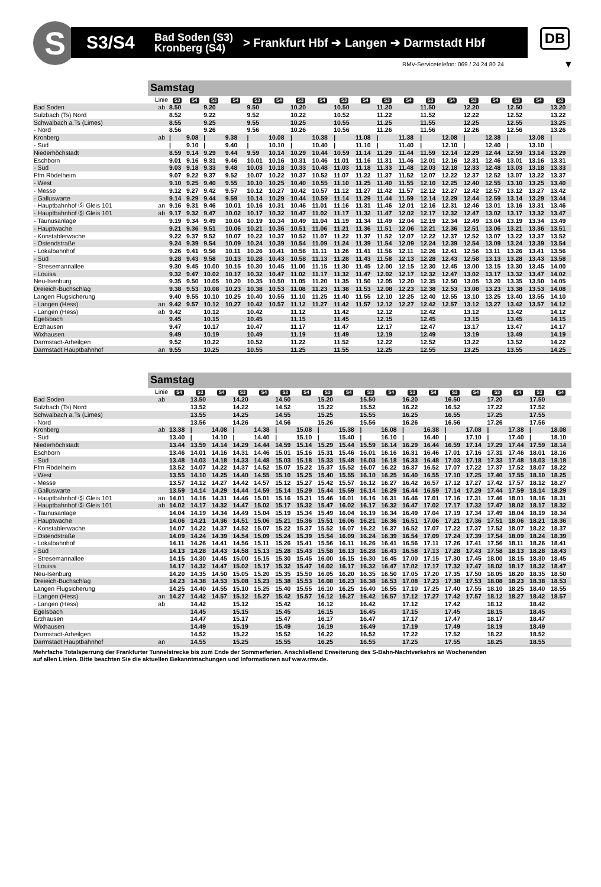S
S3/S4 Bad Soden (S3)
Kronberg (S4) > Frankfurt Hbf ➔ Langen ➔ Darmstadt Hbf
DB
▼
RMV-Servicetelefon: 069 / 24 24 80 24
Samstag
| | Linie | S3 | S4 | S3 | S4 | S3 | S4 | S3 | S4 | S3 | S4 | S3 | S4 | S3 | S4 | S3 | S4 | S3 | S4 | S3 |
| --- | --- | --- | --- | --- | --- | --- | --- | --- | --- | --- | --- | --- | --- | --- | --- | --- | --- | --- | --- | --- |
| Bad Soden | ab | 8.50 | | 9.20 | | 9.50 | | 10.20 | | 10.50 | | 11.20 | | 11.50 | | 12.20 | | 12.50 | | 13.20 |
| Sulzbach (Ts) Nord | | 8.52 | | 9.22 | | 9.52 | | 10.22 | | 10.52 | | 11.22 | | 11.52 | | 12.22 | | 12.52 | | 13.22 |
| Schwalbach a.Ts (Limes) | | 8.55 | | 9.25 | | 9.55 | | 10.25 | | 10.55 | | 11.25 | | 11.55 | | 12.25 | | 12.55 | | 13.25 |
| - Nord | | 8.56 | | 9.26 | | 9.56 | | 10.26 | | 10.56 | | 11.26 | | 11.56 | | 12.26 | | 12.56 | | 13.26 |
| Kronberg | ab | / | 9.08 | / | 9.38 | / | 10.08 | / | 10.38 | / | 11.08 | / | 11.38 | / | 12.08 | / | 12.38 | / | 13.08 | / |
| - Süd | | / | 9.10 | / | 9.40 | / | 10.10 | / | 10.40 | / | 11.10 | / | 11.40 | / | 12.10 | / | 12.40 | / | 13.10 | / |
| Niederhöchstadt | | 8.59 | 9.14 | 9.29 | 9.44 | 9.59 | 10.14 | 10.29 | 10.44 | 10.59 | 11.14 | 11.29 | 11.44 | 11.59 | 12.14 | 12.29 | 12.44 | 12.59 | 13.14 | 13.29 |
| Eschborn | | 9.01 | 9.16 | 9.31 | 9.46 | 10.01 | 10.16 | 10.31 | 10.46 | 11.01 | 11.16 | 11.31 | 11.46 | 12.01 | 12.16 | 12.31 | 12.46 | 13.01 | 13.16 | 13.31 |
| - Süd | | 9.03 | 9.18 | 9.33 | 9.48 | 10.03 | 10.18 | 10.33 | 10.48 | 11.03 | 11.18 | 11.33 | 11.48 | 12.03 | 12.18 | 12.33 | 12.48 | 13.03 | 13.18 | 13.33 |
| Ffm Rödelheim | | 9.07 | 9.22 | 9.37 | 9.52 | 10.07 | 10.22 | 10.37 | 10.52 | 11.07 | 11.22 | 11.37 | 11.52 | 12.07 | 12.22 | 12.37 | 12.52 | 13.07 | 13.22 | 13.37 |
| - West | | 9.10 | 9.25 | 9.40 | 9.55 | 10.10 | 10.25 | 10.40 | 10.55 | 11.10 | 11.25 | 11.40 | 11.55 | 12.10 | 12.25 | 12.40 | 12.55 | 13.10 | 13.25 | 13.40 |
| - Messe | | 9.12 | 9.27 | 9.42 | 9.57 | 10.12 | 10.27 | 10.42 | 10.57 | 11.12 | 11.27 | 11.42 | 11.57 | 12.12 | 12.27 | 12.42 | 12.57 | 13.12 | 13.27 | 13.42 |
| - Galluswarte | | 9.14 | 9.29 | 9.44 | 9.59 | 10.14 | 10.29 | 10.44 | 10.59 | 11.14 | 11.29 | 11.44 | 11.59 | 12.14 | 12.29 | 12.44 | 12.59 | 13.14 | 13.29 | 13.44 |
| - Hauptbahnhof Ⓢ Gleis 101 | an | 9.16 | 9.31 | 9.46 | 10.01 | 10.16 | 10.31 | 10.46 | 11.01 | 11.16 | 11.31 | 11.46 | 12.01 | 12.16 | 12.31 | 12.46 | 13.01 | 13.16 | 13.31 | 13.46 |
| - Hauptbahnhof Ⓢ Gleis 101 | ab | 9.17 | 9.32 | 9.47 | 10.02 | 10.17 | 10.32 | 10.47 | 11.02 | 11.17 | 11.32 | 11.47 | 12.02 | 12.17 | 12.32 | 12.47 | 13.02 | 13.17 | 13.32 | 13.47 |
| - Taunusanlage | | 9.19 | 9.34 | 9.49 | 10.04 | 10.19 | 10.34 | 10.49 | 11.04 | 11.19 | 11.34 | 11.49 | 12.04 | 12.19 | 12.34 | 12.49 | 13.04 | 13.19 | 13.34 | 13.49 |
| - Hauptwache | | 9.21 | 9.36 | 9.51 | 10.06 | 10.21 | 10.36 | 10.51 | 11.06 | 11.21 | 11.36 | 11.51 | 12.06 | 12.21 | 12.36 | 12.51 | 13.06 | 13.21 | 13.36 | 13.51 |
| - Konstablerwache | | 9.22 | 9.37 | 9.52 | 10.07 | 10.22 | 10.37 | 10.52 | 11.07 | 11.22 | 11.37 | 11.52 | 12.07 | 12.22 | 12.37 | 12.52 | 13.07 | 13.22 | 13.37 | 13.52 |
| - Ostendstraße | | 9.24 | 9.39 | 9.54 | 10.09 | 10.24 | 10.39 | 10.54 | 11.09 | 11.24 | 11.39 | 11.54 | 12.09 | 12.24 | 12.39 | 12.54 | 13.09 | 13.24 | 13.39 | 13.54 |
| - Lokalbahnhof | | 9.26 | 9.41 | 9.56 | 10.11 | 10.26 | 10.41 | 10.56 | 11.11 | 11.26 | 11.41 | 11.56 | 12.11 | 12.26 | 12.41 | 12.56 | 13.11 | 13.26 | 13.41 | 13.56 |
| - Süd | | 9.28 | 9.43 | 9.58 | 10.13 | 10.28 | 10.43 | 10.58 | 11.13 | 11.28 | 11.43 | 11.58 | 12.13 | 12.28 | 12.43 | 12.58 | 13.13 | 13.28 | 13.43 | 13.58 |
| - Stresemannallee | | 9.30 | 9.45 | 10.00 | 10.15 | 10.30 | 10.45 | 11.00 | 11.15 | 11.30 | 11.45 | 12.00 | 12.15 | 12.30 | 12.45 | 13.00 | 13.15 | 13.30 | 13.45 | 14.00 |
| - Louisa | | 9.32 | 9.47 | 10.02 | 10.17 | 10.32 | 10.47 | 11.02 | 11.17 | 11.32 | 11.47 | 12.02 | 12.17 | 12.32 | 12.47 | 13.02 | 13.17 | 13.32 | 13.47 | 14.02 |
| Neu-Isenburg | | 9.35 | 9.50 | 10.05 | 10.20 | 10.35 | 10.50 | 11.05 | 11.20 | 11.35 | 11.50 | 12.05 | 12.20 | 12.35 | 12.50 | 13.05 | 13.20 | 13.35 | 13.50 | 14.05 |
| Dreieich-Buchschlag | | 9.38 | 9.53 | 10.08 | 10.23 | 10.38 | 10.53 | 11.08 | 11.23 | 11.38 | 11.53 | 12.08 | 12.23 | 12.38 | 12.53 | 13.08 | 13.23 | 13.38 | 13.53 | 14.08 |
| Langen Flugsicherung | | 9.40 | 9.55 | 10.10 | 10.25 | 10.40 | 10.55 | 11.10 | 11.25 | 11.40 | 11.55 | 12.10 | 12.25 | 12.40 | 12.55 | 13.10 | 13.25 | 13.40 | 13.55 | 14.10 |
| - Langen (Hess) | an | 9.42 | 9.57 | 10.12 | 10.27 | 10.42 | 10.57 | 11.12 | 11.27 | 11.42 | 11.57 | 12.12 | 12.27 | 12.42 | 12.57 | 13.12 | 13.27 | 13.42 | 13.57 | 14.12 |
| - Langen (Hess) | ab | 9.42 | | 10.12 | | 10.42 | | 11.12 | | 11.42 | | 12.12 | | 12.42 | | 13.12 | | 13.42 | | 14.12 |
| Egelsbach | | 9.45 | | 10.15 | | 10.45 | | 11.15 | | 11.45 | | 12.15 | | 12.45 | | 13.15 | | 13.45 | | 14.15 |
| Erzhausen | | 9.47 | | 10.17 | | 10.47 | | 11.17 | | 11.47 | | 12.17 | | 12.47 | | 13.17 | | 13.47 | | 14.17 |
| Wixhausen | | 9.49 | | 10.19 | | 10.49 | | 11.19 | | 11.49 | | 12.19 | | 12.49 | | 13.19 | | 13.49 | | 14.19 |
| Darmstadt-Arheilgen | | 9.52 | | 10.22 | | 10.52 | | 11.22 | | 11.52 | | 12.22 | | 12.52 | | 13.22 | | 13.52 | | 14.22 |
| Darmstadt Hauptbahnhof | an | 9.55 | | 10.25 | | 10.55 | | 11.25 | | 11.55 | | 12.25 | | 12.55 | | 13.25 | | 13.55 | | 14.25 |
Samstag
| | Linie | S4 | S3 | S4 | S3 | S4 | S3 | S4 | S3 | S4 | S3 | S4 | S3 | S4 | S3 | S4 | S3 | S4 | S3 | S4 |
| --- | --- | --- | --- | --- | --- | --- | --- | --- | --- | --- | --- | --- | --- | --- | --- | --- | --- | --- | --- | --- |
| Bad Soden | ab | | 13.50 | | 14.20 | | 14.50 | | 15.20 | | 15.50 | | 16.20 | | 16.50 | | 17.20 | | 17.50 | |
| Sulzbach (Ts) Nord | | | 13.52 | | 14.22 | | 14.52 | | 15.22 | | 15.52 | | 16.22 | | 16.52 | | 17.22 | | 17.52 | |
| Schwalbach a.Ts (Limes) | | | 13.55 | | 14.25 | | 14.55 | | 15.25 | | 15.55 | | 16.25 | | 16.55 | | 17.25 | | 17.55 | |
| - Nord | | | 13.56 | | 14.26 | | 14.56 | | 15.26 | | 15.56 | | 16.26 | | 16.56 | | 17.26 | | 17.56 | |
| Kronberg | ab | 13.38 | / | 14.08 | / | 14.38 | / | 15.08 | / | 15.38 | / | 16.08 | / | 16.38 | / | 17.08 | / | 17.38 | / | 18.08 |
| - Süd | | 13.40 | / | 14.10 | / | 14.40 | / | 15.10 | / | 15.40 | / | 16.10 | / | 16.40 | / | 17.10 | / | 17.40 | / | 18.10 |
| Niederhöchstadt | | 13.44 | 13.59 | 14.14 | 14.29 | 14.44 | 14.59 | 15.14 | 15.29 | 15.44 | 15.59 | 16.14 | 16.29 | 16.44 | 16.59 | 17.14 | 17.29 | 17.44 | 17.59 | 18.14 |
| Eschborn | | 13.46 | 14.01 | 14.16 | 14.31 | 14.46 | 15.01 | 15.16 | 15.31 | 15.46 | 16.01 | 16.16 | 16.31 | 16.46 | 17.01 | 17.16 | 17.31 | 17.46 | 18.01 | 18.16 |
| - Süd | | 13.48 | 14.03 | 14.18 | 14.33 | 14.48 | 15.03 | 15.18 | 15.33 | 15.48 | 16.03 | 16.18 | 16.33 | 16.48 | 17.03 | 17.18 | 17.33 | 17.48 | 18.03 | 18.18 |
| Ffm Rödelheim | | 13.52 | 14.07 | 14.22 | 14.37 | 14.52 | 15.07 | 15.22 | 15.37 | 15.52 | 16.07 | 16.22 | 16.37 | 16.52 | 17.07 | 17.22 | 17.37 | 17.52 | 18.07 | 18.22 |
| - West | | 13.55 | 14.10 | 14.25 | 14.40 | 14.55 | 15.10 | 15.25 | 15.40 | 15.55 | 16.10 | 16.25 | 16.40 | 16.55 | 17.10 | 17.25 | 17.40 | 17.55 | 18.10 | 18.25 |
| - Messe | | 13.57 | 14.12 | 14.27 | 14.42 | 14.57 | 15.12 | 15.27 | 15.42 | 15.57 | 16.12 | 16.27 | 16.42 | 16.57 | 17.12 | 17.27 | 17.42 | 17.57 | 18.12 | 18.27 |
| - Galluswarte | | 13.59 | 14.14 | 14.29 | 14.44 | 14.59 | 15.14 | 15.29 | 15.44 | 15.59 | 16.14 | 16.29 | 16.44 | 16.59 | 17.14 | 17.29 | 17.44 | 17.59 | 18.14 | 18.29 |
| - Hauptbahnhof Ⓢ Gleis 101 | an | 14.01 | 14.16 | 14.31 | 14.46 | 15.01 | 15.16 | 15.31 | 15.46 | 16.01 | 16.16 | 16.31 | 16.46 | 17.01 | 17.16 | 17.31 | 17.46 | 18.01 | 18.16 | 18.31 |
| - Hauptbahnhof Ⓢ Gleis 101 | ab | 14.02 | 14.17 | 14.32 | 14.47 | 15.02 | 15.17 | 15.32 | 15.47 | 16.02 | 16.17 | 16.32 | 16.47 | 17.02 | 17.17 | 17.32 | 17.47 | 18.02 | 18.17 | 18.32 |
| - Taunusanlage | | 14.04 | 14.19 | 14.34 | 14.49 | 15.04 | 15.19 | 15.34 | 15.49 | 16.04 | 16.19 | 16.34 | 16.49 | 17.04 | 17.19 | 17.34 | 17.49 | 18.04 | 18.19 | 18.34 |
| - Hauptwache | | 14.06 | 14.21 | 14.36 | 14.51 | 15.06 | 15.21 | 15.36 | 15.51 | 16.06 | 16.21 | 16.36 | 16.51 | 17.06 | 17.21 | 17.36 | 17.51 | 18.06 | 18.21 | 18.36 |
| - Konstablerwache | | 14.07 | 14.22 | 14.37 | 14.52 | 15.07 | 15.22 | 15.37 | 15.52 | 16.07 | 16.22 | 16.37 | 16.52 | 17.07 | 17.22 | 17.37 | 17.52 | 18.07 | 18.22 | 18.37 |
| - Ostendstraße | | 14.09 | 14.24 | 14.39 | 14.54 | 15.09 | 15.24 | 15.39 | 15.54 | 16.09 | 16.24 | 16.39 | 16.54 | 17.09 | 17.24 | 17.39 | 17.54 | 18.09 | 18.24 | 18.39 |
| - Lokalbahnhof | | 14.11 | 14.26 | 14.41 | 14.56 | 15.11 | 15.26 | 15.41 | 15.56 | 16.11 | 16.26 | 16.41 | 16.56 | 17.11 | 17.26 | 17.41 | 17.56 | 18.11 | 18.26 | 18.41 |
| - Süd | | 14.13 | 14.28 | 14.43 | 14.58 | 15.13 | 15.28 | 15.43 | 15.58 | 16.13 | 16.28 | 16.43 | 16.58 | 17.13 | 17.28 | 17.43 | 17.58 | 18.13 | 18.28 | 18.43 |
| - Stresemannallee | | 14.15 | 14.30 | 14.45 | 15.00 | 15.15 | 15.30 | 15.45 | 16.00 | 16.15 | 16.30 | 16.45 | 17.00 | 17.15 | 17.30 | 17.45 | 18.00 | 18.15 | 18.30 | 18.45 |
| - Louisa | | 14.17 | 14.32 | 14.47 | 15.02 | 15.17 | 15.32 | 15.47 | 16.02 | 16.17 | 16.32 | 16.47 | 17.02 | 17.17 | 17.32 | 17.47 | 18.02 | 18.17 | 18.32 | 18.47 |
| Neu-Isenburg | | 14.20 | 14.35 | 14.50 | 15.05 | 15.20 | 15.35 | 15.50 | 16.05 | 16.20 | 16.35 | 16.50 | 17.05 | 17.20 | 17.35 | 17.50 | 18.05 | 18.20 | 18.35 | 18.50 |
| Dreieich-Buchschlag | | 14.23 | 14.38 | 14.53 | 15.08 | 15.23 | 15.38 | 15.53 | 16.08 | 16.23 | 16.38 | 16.53 | 17.08 | 17.23 | 17.38 | 17.53 | 18.08 | 18.23 | 18.38 | 18.53 |
| Langen Flugsicherung | | 14.25 | 14.40 | 14.55 | 15.10 | 15.25 | 15.40 | 15.55 | 16.10 | 16.25 | 16.40 | 16.55 | 17.10 | 17.25 | 17.40 | 17.55 | 18.10 | 18.25 | 18.40 | 18.55 |
| - Langen (Hess) | an | 14.27 | 14.42 | 14.57 | 15.12 | 15.27 | 15.42 | 15.57 | 16.12 | 16.27 | 16.42 | 16.57 | 17.12 | 17.27 | 17.42 | 17.57 | 18.12 | 18.27 | 18.42 | 18.57 |
| - Langen (Hess) | ab | | 14.42 | | 15.12 | | 15.42 | | 16.12 | | 16.42 | | 17.12 | | 17.42 | | 18.12 | | 18.42 | |
| Egelsbach | | | 14.45 | | 15.15 | | 15.45 | | 16.15 | | 16.45 | | 17.15 | | 17.45 | | 18.15 | | 18.45 | |
| Erzhausen | | | 14.47 | | 15.17 | | 15.47 | | 16.17 | | 16.47 | | 17.17 | | 17.47 | | 18.17 | | 18.47 | |
| Wixhausen | | | 14.49 | | 15.19 | | 15.49 | | 16.19 | | 16.49 | | 17.19 | | 17.49 | | 18.19 | | 18.49 | |
| Darmstadt-Arheilgen | | | 14.52 | | 15.22 | | 15.52 | | 16.22 | | 16.52 | | 17.22 | | 17.52 | | 18.22 | | 18.52 | |
| Darmstadt Hauptbahnhof | an | | 14.55 | | 15.25 | | 15.55 | | 16.25 | | 16.55 | | 17.25 | | 17.55 | | 18.25 | | 18.55 | |
Mehrfache Totalsperrung der Frankfurter Tunnelstrecke bis zum Ende der Sommerferien. Anschließend Erweiterung des S-Bahn-Nachtverkehrs an Wochenenden
auf allen Linien. Bitte beachten Sie die aktuellen Bekanntmachungen und Informationen auf www.rmv.de.